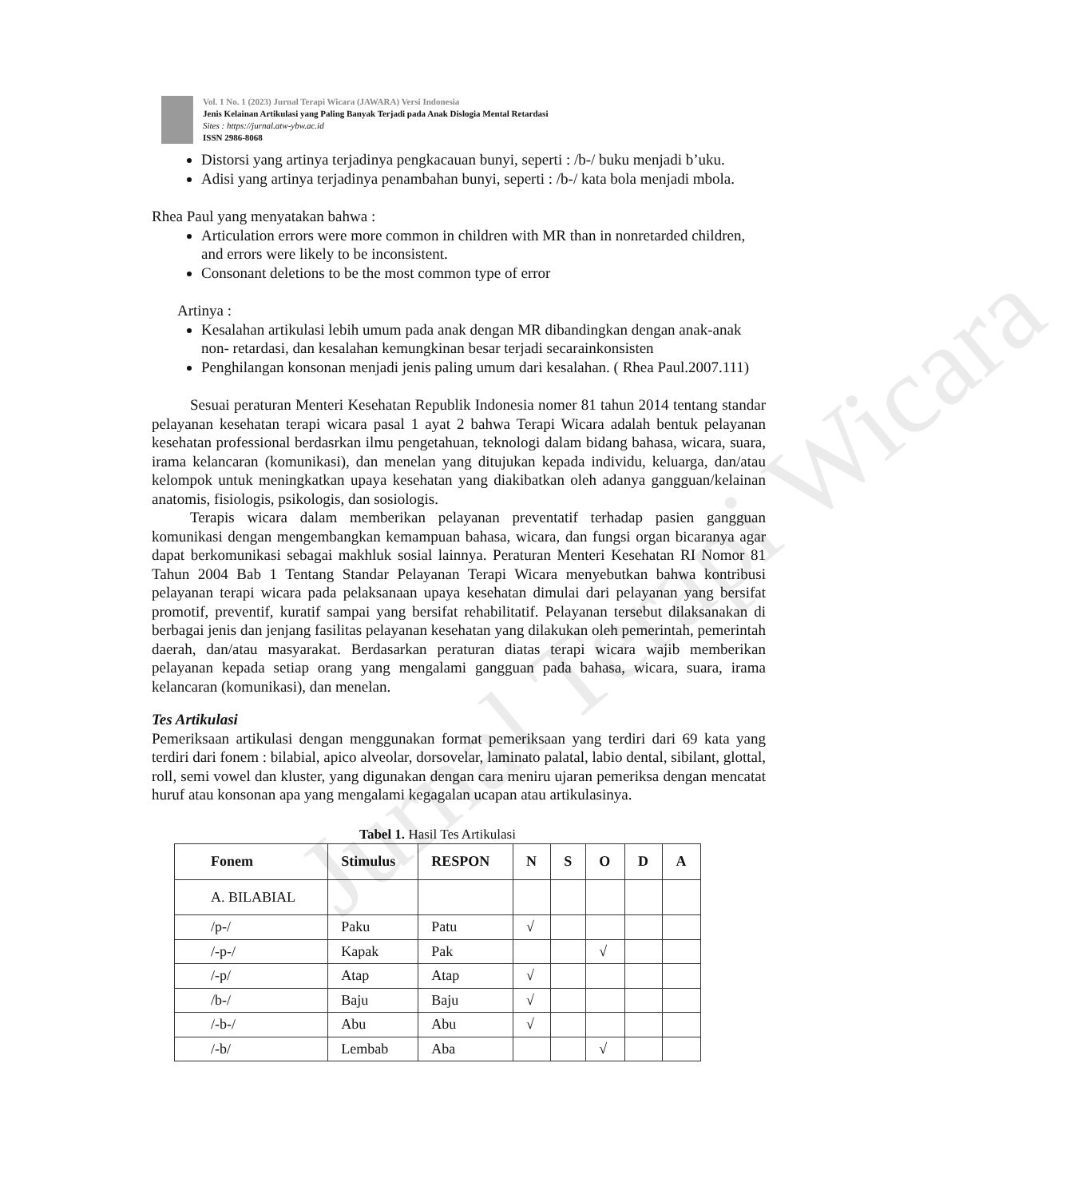Vol. 1 No. 1 (2023) Jurnal Terapi Wicara (JAWARA) Versi Indonesia
Jenis Kelainan Artikulasi yang Paling Banyak Terjadi pada Anak Dislogia Mental Retardasi
Sites : https://jurnal.atw-ybw.ac.id
ISSN 2986-8068
Distorsi yang artinya terjadinya pengkacauan bunyi, seperti : /b-/ buku menjadi b’uku.
Adisi yang artinya terjadinya penambahan bunyi, seperti : /b-/ kata bola menjadi mbola.
Rhea Paul yang menyatakan bahwa :
Articulation errors were more common in children with MR than in nonretarded children, and errors were likely to be inconsistent.
Consonant deletions to be the most common type of error
Artinya :
Kesalahan artikulasi lebih umum pada anak dengan MR dibandingkan dengan anak-anak non- retardasi, dan kesalahan kemungkinan besar terjadi secarainkonsisten
Penghilangan konsonan menjadi jenis paling umum dari kesalahan. ( Rhea Paul.2007.111)
Sesuai peraturan Menteri Kesehatan Republik Indonesia nomer 81 tahun 2014 tentang standar pelayanan kesehatan terapi wicara pasal 1 ayat 2 bahwa Terapi Wicara adalah bentuk pelayanan kesehatan professional berdasrkan ilmu pengetahuan, teknologi dalam bidang bahasa, wicara, suara, irama kelancaran (komunikasi), dan menelan yang ditujukan kepada individu, keluarga, dan/atau kelompok untuk meningkatkan upaya kesehatan yang diakibatkan oleh adanya gangguan/kelainan anatomis, fisiologis, psikologis, dan sosiologis.
Terapis wicara dalam memberikan pelayanan preventatif terhadap pasien gangguan komunikasi dengan mengembangkan kemampuan bahasa, wicara, dan fungsi organ bicaranya agar dapat berkomunikasi sebagai makhluk sosial lainnya. Peraturan Menteri Kesehatan RI Nomor 81 Tahun 2004 Bab 1 Tentang Standar Pelayanan Terapi Wicara menyebutkan bahwa kontribusi pelayanan terapi wicara pada pelaksanaan upaya kesehatan dimulai dari pelayanan yang bersifat promotif, preventif, kuratif sampai yang bersifat rehabilitatif. Pelayanan tersebut dilaksanakan di berbagai jenis dan jenjang fasilitas pelayanan kesehatan yang dilakukan oleh pemerintah, pemerintah daerah, dan/atau masyarakat. Berdasarkan peraturan diatas terapi wicara wajib memberikan pelayanan kepada setiap orang yang mengalami gangguan pada bahasa, wicara, suara, irama kelancaran (komunikasi), dan menelan.
Tes Artikulasi
Pemeriksaan artikulasi dengan menggunakan format pemeriksaan yang terdiri dari 69 kata yang terdiri dari fonem : bilabial, apico alveolar, dorsovelar, laminato palatal, labio dental, sibilant, glottal, roll, semi vowel dan kluster, yang digunakan dengan cara meniru ujaran pemeriksa dengan mencatat huruf atau konsonan apa yang mengalami kegagalan ucapan atau artikulasinya.
Tabel 1. Hasil Tes Artikulasi
| Fonem | Stimulus | RESPON | N | S | O | D | A |
| --- | --- | --- | --- | --- | --- | --- | --- |
| A. BILABIAL | | | | | | | |
| /p-/ | Paku | Patu | √ | | | | |
| /-p-/ | Kapak | Pak | | | √ | | |
| /-p/ | Atap | Atap | √ | | | | |
| /b-/ | Baju | Baju | √ | | | | |
| /-b-/ | Abu | Abu | √ | | | | |
| /-b/ | Lembab | Aba | | | √ | | |
Jurnal Terapi Wicara